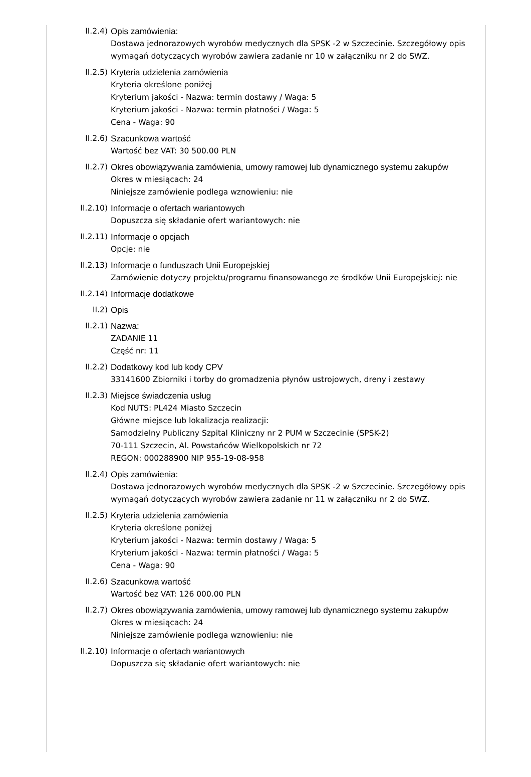II.2.4) Opis zamówienia:
Dostawa jednorazowych wyrobów medycznych dla SPSK -2 w Szczecinie. Szczegółowy opis wymagań dotyczących wyrobów zawiera zadanie nr 10 w załączniku nr 2 do SWZ.
II.2.5) Kryteria udzielenia zamówienia
Kryteria określone poniżej
Kryterium jakości - Nazwa: termin dostawy / Waga: 5
Kryterium jakości - Nazwa: termin płatności / Waga: 5
Cena - Waga: 90
II.2.6) Szacunkowa wartość
Wartość bez VAT: 30 500.00 PLN
II.2.7) Okres obowiązywania zamówienia, umowy ramowej lub dynamicznego systemu zakupów
Okres w miesiącach: 24
Niniejsze zamówienie podlega wznowieniu: nie
II.2.10) Informacje o ofertach wariantowych
Dopuszcza się składanie ofert wariantowych: nie
II.2.11) Informacje o opcjach
Opcje: nie
II.2.13) Informacje o funduszach Unii Europejskiej
Zamówienie dotyczy projektu/programu finansowanego ze środków Unii Europejskiej: nie
II.2.14) Informacje dodatkowe
II.2) Opis
II.2.1) Nazwa:
ZADANIE 11
Część nr: 11
II.2.2) Dodatkowy kod lub kody CPV
33141600 Zbiorniki i torby do gromadzenia płynów ustrojowych, dreny i zestawy
II.2.3) Miejsce świadczenia usług
Kod NUTS: PL424 Miasto Szczecin
Główne miejsce lub lokalizacja realizacji:
Samodzielny Publiczny Szpital Kliniczny nr 2 PUM w Szczecinie (SPSK-2)
70-111 Szczecin, Al. Powstańców Wielkopolskich nr 72
REGON: 000288900 NIP 955-19-08-958
II.2.4) Opis zamówienia:
Dostawa jednorazowych wyrobów medycznych dla SPSK -2 w Szczecinie. Szczegółowy opis wymagań dotyczących wyrobów zawiera zadanie nr 11 w załączniku nr 2 do SWZ.
II.2.5) Kryteria udzielenia zamówienia
Kryteria określone poniżej
Kryterium jakości - Nazwa: termin dostawy / Waga: 5
Kryterium jakości - Nazwa: termin płatności / Waga: 5
Cena - Waga: 90
II.2.6) Szacunkowa wartość
Wartość bez VAT: 126 000.00 PLN
II.2.7) Okres obowiązywania zamówienia, umowy ramowej lub dynamicznego systemu zakupów
Okres w miesiącach: 24
Niniejsze zamówienie podlega wznowieniu: nie
II.2.10) Informacje o ofertach wariantowych
Dopuszcza się składanie ofert wariantowych: nie